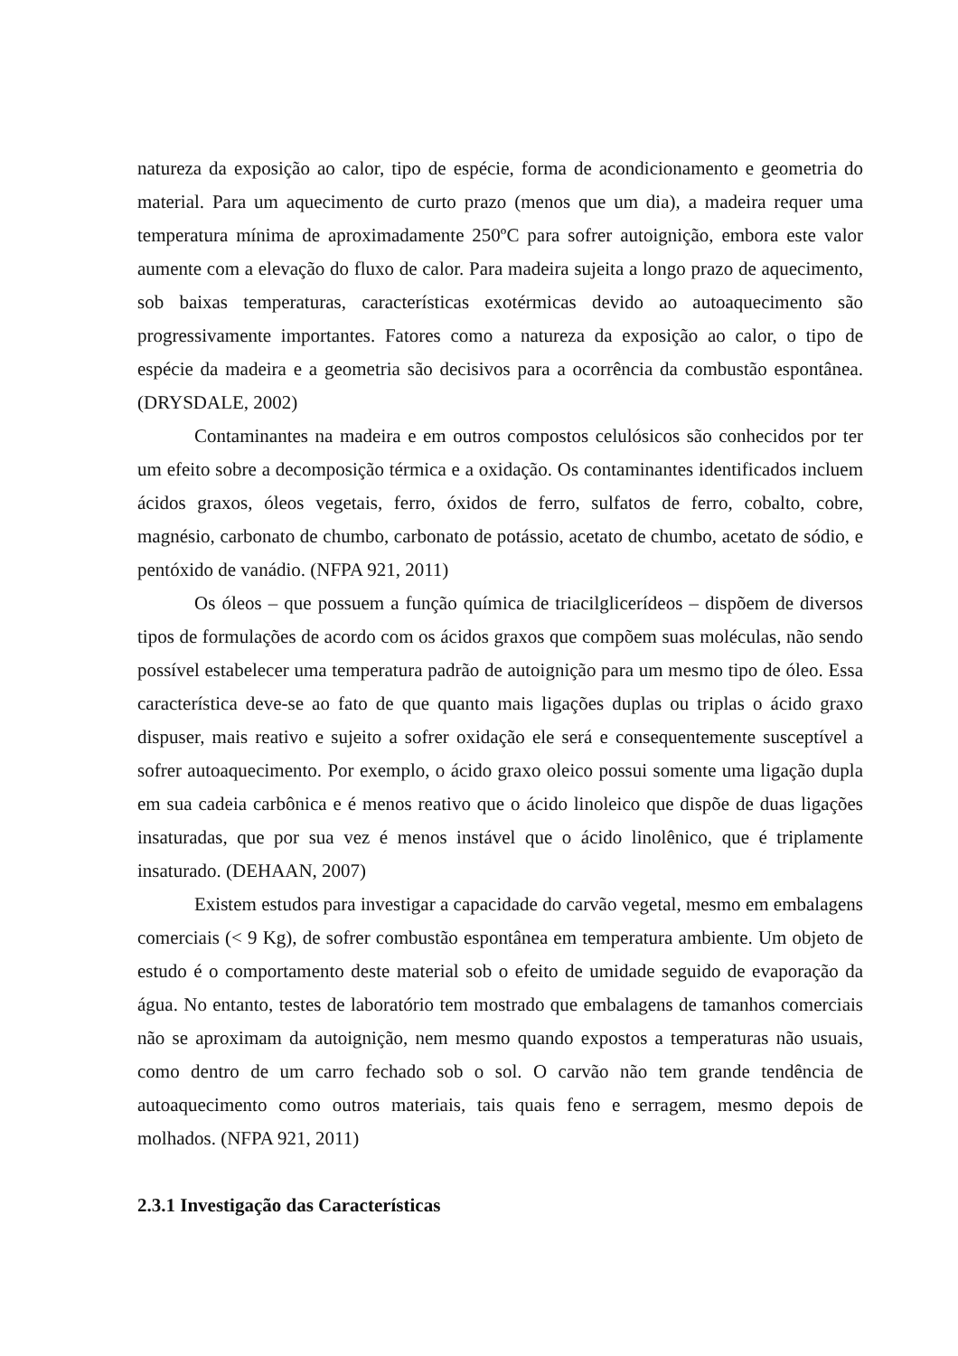natureza da exposição ao calor, tipo de espécie, forma de acondicionamento e geometria do material. Para um aquecimento de curto prazo (menos que um dia), a madeira requer uma temperatura mínima de aproximadamente 250ºC para sofrer autoignição, embora este valor aumente com a elevação do fluxo de calor. Para madeira sujeita a longo prazo de aquecimento, sob baixas temperaturas, características exotérmicas devido ao autoaquecimento são progressivamente importantes. Fatores como a natureza da exposição ao calor, o tipo de espécie da madeira e a geometria são decisivos para a ocorrência da combustão espontânea. (DRYSDALE, 2002)
Contaminantes na madeira e em outros compostos celulósicos são conhecidos por ter um efeito sobre a decomposição térmica e a oxidação. Os contaminantes identificados incluem ácidos graxos, óleos vegetais, ferro, óxidos de ferro, sulfatos de ferro, cobalto, cobre, magnésio, carbonato de chumbo, carbonato de potássio, acetato de chumbo, acetato de sódio, e pentóxido de vanádio. (NFPA 921, 2011)
Os óleos – que possuem a função química de triacilglicerídeos – dispõem de diversos tipos de formulações de acordo com os ácidos graxos que compõem suas moléculas, não sendo possível estabelecer uma temperatura padrão de autoignição para um mesmo tipo de óleo. Essa característica deve-se ao fato de que quanto mais ligações duplas ou triplas o ácido graxo dispuser, mais reativo e sujeito a sofrer oxidação ele será e consequentemente susceptível a sofrer autoaquecimento. Por exemplo, o ácido graxo oleico possui somente uma ligação dupla em sua cadeia carbônica e é menos reativo que o ácido linoleico que dispõe de duas ligações insaturadas, que por sua vez é menos instável que o ácido linolênico, que é triplamente insaturado. (DEHAAN, 2007)
Existem estudos para investigar a capacidade do carvão vegetal, mesmo em embalagens comerciais (< 9 Kg), de sofrer combustão espontânea em temperatura ambiente. Um objeto de estudo é o comportamento deste material sob o efeito de umidade seguido de evaporação da água. No entanto, testes de laboratório tem mostrado que embalagens de tamanhos comerciais não se aproximam da autoignição, nem mesmo quando expostos a temperaturas não usuais, como dentro de um carro fechado sob o sol. O carvão não tem grande tendência de autoaquecimento como outros materiais, tais quais feno e serragem, mesmo depois de molhados. (NFPA 921, 2011)
2.3.1 Investigação das Características